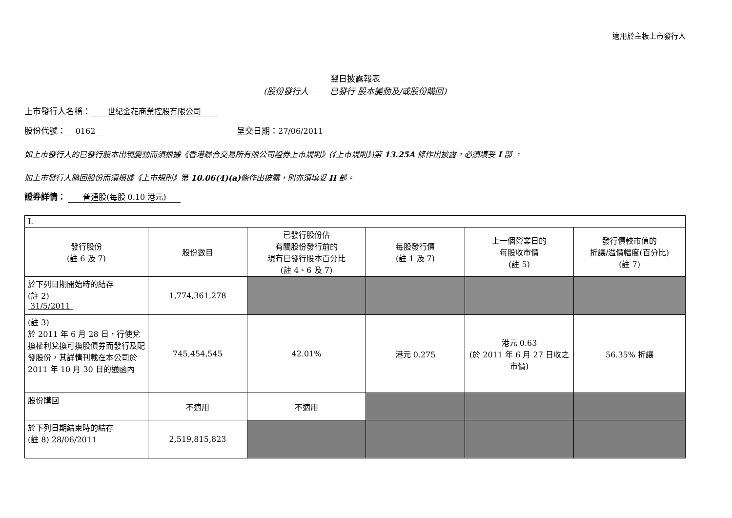適用於主板上市發行人
翌日披露報表
(股份發行人 —— 已發行 股本變動及/或股份購回)
上市發行人名稱： 世紀金花商業控股有限公司
股份代號： 0162 呈交日期： 27/06/2011
如上市發行人的已發行股本出現變動而須根據《香港聯合交易所有限公司證券上市規則》(《上市規則》)第 13.25A 條作出披露，必須填妥 I 部 。
如上市發行人購回股份而須根據《上市規則》第 10.06(4)(a) 條作出披露，則亦須填妥 II 部。
證券詳情： 普通股(每股 0.10 港元)
| I. | | | | | |
| 發行股份 (註 6 及 7) | 股份數目 | 已發行股份佔 有關股份發行前的 現有已發行股本百分比 (註 4、6 及 7) | 每股發行價 (註 1 及 7) | 上一個營業日的 每股收市價 (註 5) | 發行價較市值的 折讓/溢價幅度(百分比) (註 7) |
| 於下列日期開始時的結存 (註 2) 31/5/2011 | 1,774,361,278 | | | | |
| (註 3) 於 2011 年 6 月 28 日，行使兌換權利兌換可換股債券而發行及配發股份，其詳情刊載在本公司於 2011 年 10 月 30 日的通函內 | 745,454,545 | 42.01% | 港元 0.275 | 港元 0.63 (於 2011 年 6 月 27 日收之市價) | 56.35% 折讓 |
| 股份購回 | 不適用 | 不適用 | | | |
| 於下列日期結束時的結存 (註 8) 28/06/2011 | 2,519,815,823 | | | | |